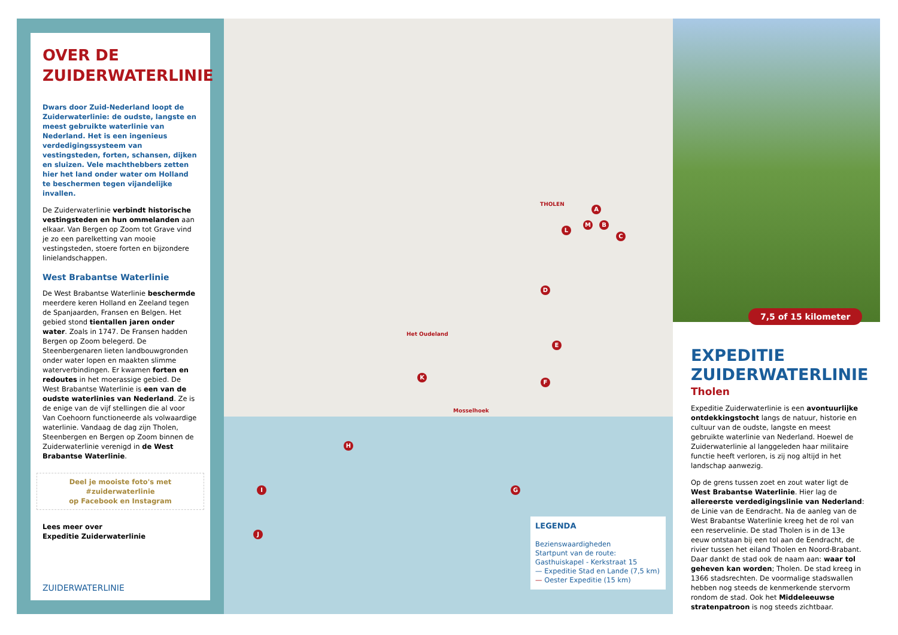OVER DE ZUIDERWATERLINIE
Dwars door Zuid-Nederland loopt de Zuiderwaterlinie: de oudste, langste en meest gebruikte waterlinie van Nederland. Het is een ingenieus verdedigingssysteem van vestingsteden, forten, schansen, dijken en sluizen. Vele machthebbers zetten hier het land onder water om Holland te beschermen tegen vijandelijke invallen.
De Zuiderwaterlinie verbindt historische vestingsteden en hun ommelanden aan elkaar. Van Bergen op Zoom tot Grave vind je zo een parelketting van mooie vestingsteden, stoere forten en bijzondere linielandschappen.
West Brabantse Waterlinie
De West Brabantse Waterlinie beschermde meerdere keren Holland en Zeeland tegen de Spanjaarden, Fransen en Belgen. Het gebied stond tientallen jaren onder water. Zoals in 1747. De Fransen hadden Bergen op Zoom belegerd. De Steenbergenaren lieten landbouwgronden onder water lopen en maakten slimme waterverbindingen. Er kwamen forten en redoutes in het moerassige gebied. De West Brabantse Waterlinie is een van de oudste waterlinies van Nederland. Ze is de enige van de vijf stellingen die al voor Van Coehoorn functioneerde als volwaardige waterlinie. Vandaag de dag zijn Tholen, Steenbergen en Bergen op Zoom binnen de Zuiderwaterlinie verenigd in de West Brabantse Waterlinie.
Deel je mooiste foto's met #zuiderwaterlinie
op Facebook en Instagram
Lees meer over
Expeditie Zuiderwaterlinie
ZUIDERWATERLINIE
THOLEN
Het Oudeland
Mosselhoek
A
B
C
D
E
F
G
H
I
J
K
L
M
LEGENDA
Bezienswaardigheden
Startpunt van de route: Gasthuiskapel - Kerkstraat 15
— Expeditie Stad en Lande (7,5 km)
— Oester Expeditie (15 km)
7,5 of 15 kilometer
EXPEDITIE ZUIDERWATERLINIE
Tholen
Expeditie Zuiderwaterlinie is een avontuurlijke ontdekkingstocht langs de natuur, historie en cultuur van de oudste, langste en meest gebruikte waterlinie van Nederland. Hoewel de Zuiderwaterlinie al langgeleden haar militaire functie heeft verloren, is zij nog altijd in het landschap aanwezig.
Op de grens tussen zoet en zout water ligt de West Brabantse Waterlinie. Hier lag de allereerste verdedigingslinie van Nederland: de Linie van de Eendracht. Na de aanleg van de West Brabantse Waterlinie kreeg het de rol van een reservelinie. De stad Tholen is in de 13e eeuw ontstaan bij een tol aan de Eendracht, de rivier tussen het eiland Tholen en Noord-Brabant. Daar dankt de stad ook de naam aan: waar tol geheven kan worden; Tholen. De stad kreeg in 1366 stadsrechten. De voormalige stadswallen hebben nog steeds de kenmerkende stervorm rondom de stad. Ook het Middeleeuwse stratenpatroon is nog steeds zichtbaar.